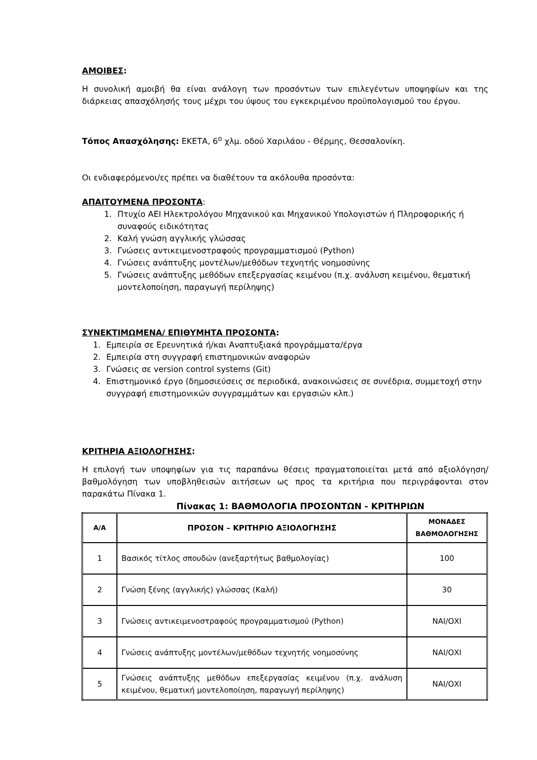ΑΜΟΙΒΕΣ:
Η συνολική αμοιβή θα είναι ανάλογη των προσόντων των επιλεγέντων υποψηφίων και της διάρκειας απασχόλησής τους μέχρι του ύψους του εγκεκριμένου προϋπολογισμού του έργου.
Τόπος Απασχόλησης: ΕΚΕΤΑ, 6<sup>ο</sup> χλμ. οδού Χαριλάου - Θέρμης, Θεσσαλονίκη.
Οι ενδιαφερόμενοι/ες πρέπει να διαθέτουν τα ακόλουθα προσόντα:
ΑΠΑΙΤΟΥΜΕΝΑ ΠΡΟΣΟΝΤΑ:
1. Πτυχίο ΑΕΙ Ηλεκτρολόγου Μηχανικού και Μηχανικού Υπολογιστών ή Πληροφορικής ή συναφούς ειδικότητας
2. Καλή γνώση αγγλικής γλώσσας
3. Γνώσεις αντικειμενοστραφούς προγραμματισμού (Python)
4. Γνώσεις ανάπτυξης μοντέλων/μεθόδων τεχνητής νοημοσύνης
5. Γνώσεις ανάπτυξης μεθόδων επεξεργασίας κειμένου (π.χ. ανάλυση κειμένου, θεματική μοντελοποίηση, παραγωγή περίληψης)
ΣΥΝΕΚΤΙΜΩΜΕΝΑ/ ΕΠΙΘΥΜΗΤΑ ΠΡΟΣΟΝΤΑ:
1. Εμπειρία σε Ερευνητικά ή/και Αναπτυξιακά προγράμματα/έργα
2. Εμπειρία στη συγγραφή επιστημονικών αναφορών
3. Γνώσεις σε version control systems (Git)
4. Επιστημονικό έργο (δημοσιεύσεις σε περιοδικά, ανακοινώσεις σε συνέδρια, συμμετοχή στην συγγραφή επιστημονικών συγγραμμάτων και εργασιών κλπ.)
ΚΡΙΤΗΡΙΑ ΑΞΙΟΛΟΓΗΣΗΣ:
Η επιλογή των υποψηφίων για τις παραπάνω θέσεις πραγματοποιείται μετά από αξιολόγηση/ βαθμολόγηση των υποβληθεισών αιτήσεων ως προς τα κριτήρια που περιγράφονται στον παρακάτω Πίνακα 1.
Πίνακας 1: ΒΑΘΜΟΛΟΓΙΑ ΠΡΟΣΟΝΤΩΝ - ΚΡΙΤΗΡΙΩΝ
| Α/Α | ΠΡΟΣΟΝ – ΚΡΙΤΗΡΙΟ ΑΞΙΟΛΟΓΗΣΗΣ | ΜΟΝΑΔΕΣ ΒΑΘΜΟΛΟΓΗΣΗΣ |
| --- | --- | --- |
| 1 | Βασικός τίτλος σπουδών (ανεξαρτήτως βαθμολογίας) | 100 |
| 2 | Γνώση ξένης (αγγλικής) γλώσσας (Καλή) | 30 |
| 3 | Γνώσεις αντικειμενοστραφούς προγραμματισμού (Python) | ΝΑΙ/ΟΧΙ |
| 4 | Γνώσεις ανάπτυξης μοντέλων/μεθόδων τεχνητής νοημοσύνης | ΝΑΙ/ΟΧΙ |
| 5 | Γνώσεις ανάπτυξης μεθόδων επεξεργασίας κειμένου (π.χ. ανάλυση κειμένου, θεματική μοντελοποίηση, παραγωγή περίληψης) | ΝΑΙ/ΟΧΙ |